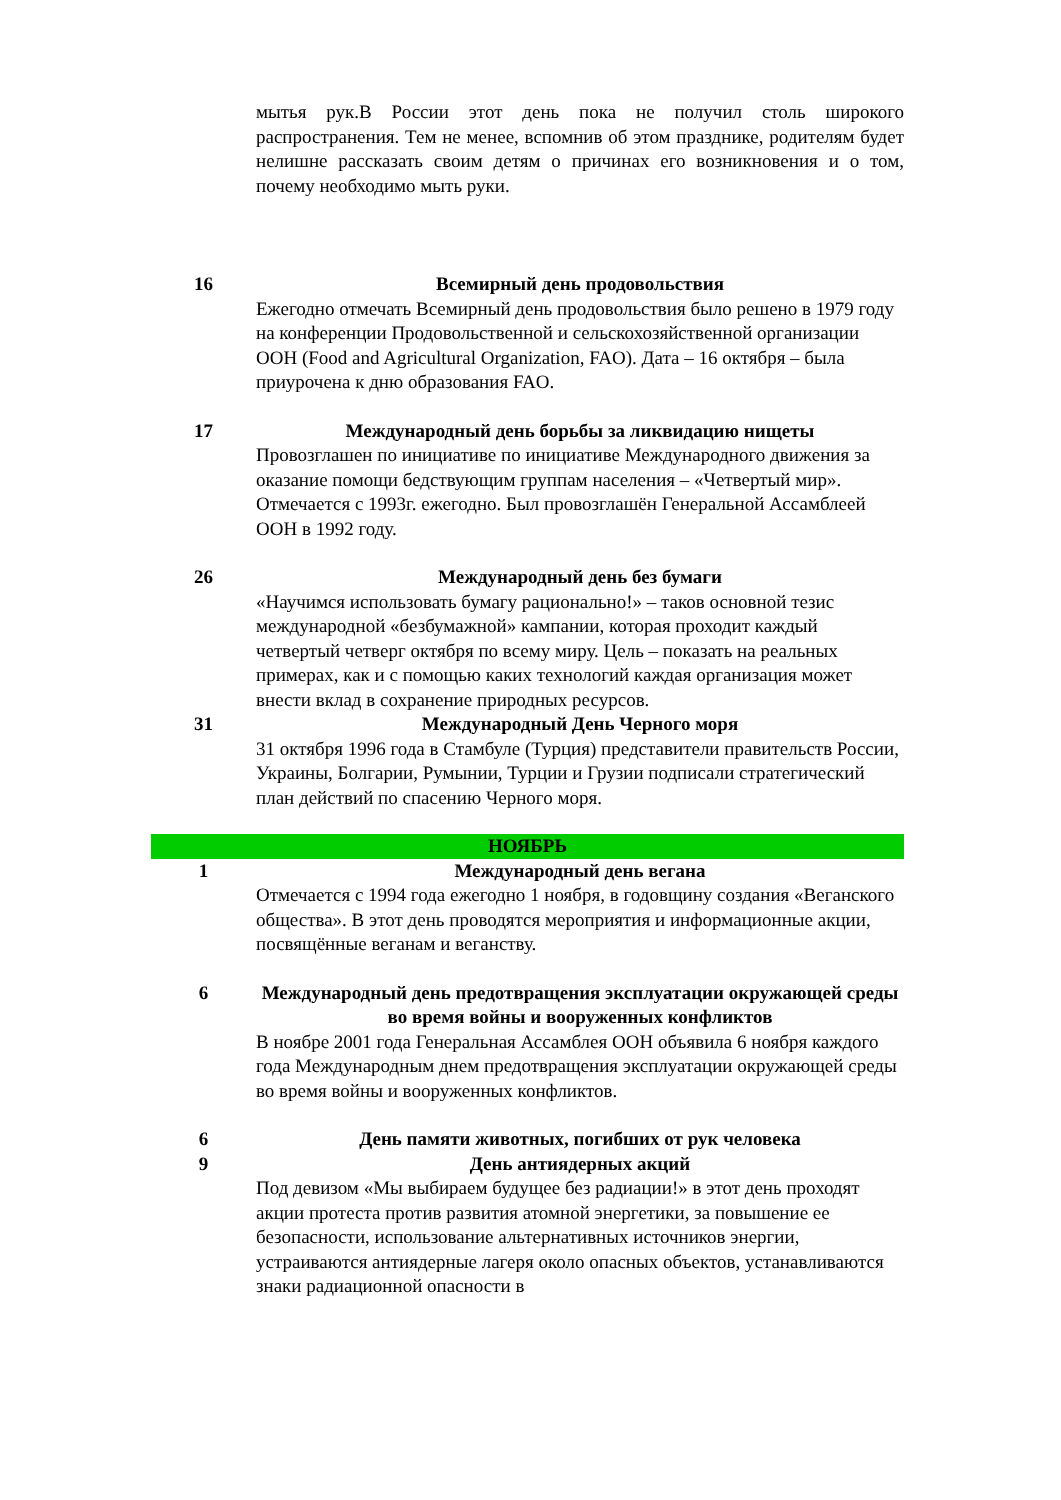| | мытья рук.В России этот день пока не получил столь широкого распространения. Тем не менее, вспомнив об этом празднике, родителям будет нелишне рассказать своим детям о причинах его возникновения и о том, почему необходимо мыть руки. |
| 16 | Всемирный день продовольствия Ежегодно отмечать Всемирный день продовольствия было решено в 1979 году на конференции Продовольственной и сельскохозяйственной организации ООН (Food and Agricultural Organization, FAO). Дата – 16 октября – была приурочена к дню образования FAO. |
| 17 | Международный день борьбы за ликвидацию нищеты Провозглашен по инициативе по инициативе Международного движения за оказание помощи бедствующим группам населения – «Четвертый мир». Отмечается с 1993г. ежегодно. Был провозглашён Генеральной Ассамблеей ООН в 1992 году. |
| 26 | Международный день без бумаги «Научимся использовать бумагу рационально!» – таков основной тезис международной «безбумажной» кампании, которая проходит каждый четвертый четверг октября по всему миру. Цель – показать на реальных примерах, как и с помощью каких технологий каждая организация может внести вклад в сохранение природных ресурсов. |
| 31 | Международный День Черного моря 31 октября 1996 года в Стамбуле (Турция) представители правительств России, Украины, Болгарии, Румынии, Турции и Грузии подписали стратегический план действий по спасению Черного моря. |
| НОЯБРЬ | |
| 1 | Международный день вегана Отмечается с 1994 года ежегодно 1 ноября, в годовщину создания «Веганского общества». В этот день проводятся мероприятия и информационные акции, посвящённые веганам и веганству. |
| 6 | Международный день предотвращения эксплуатации окружающей среды во время войны и вооруженных конфликтов В ноябре 2001 года Генеральная Ассамблея ООН объявила 6 ноября каждого года Международным днем предотвращения эксплуатации окружающей среды во время войны и вооруженных конфликтов. |
| 6 | День памяти животных, погибших от рук человека |
| 9 | День антиядерных акций Под девизом «Мы выбираем будущее без радиации!» в этот день проходят акции протеста против развития атомной энергетики, за повышение ее безопасности, использование альтернативных источников энергии, устраиваются антиядерные лагеря около опасных объектов, устанавливаются знаки радиационной опасности в |